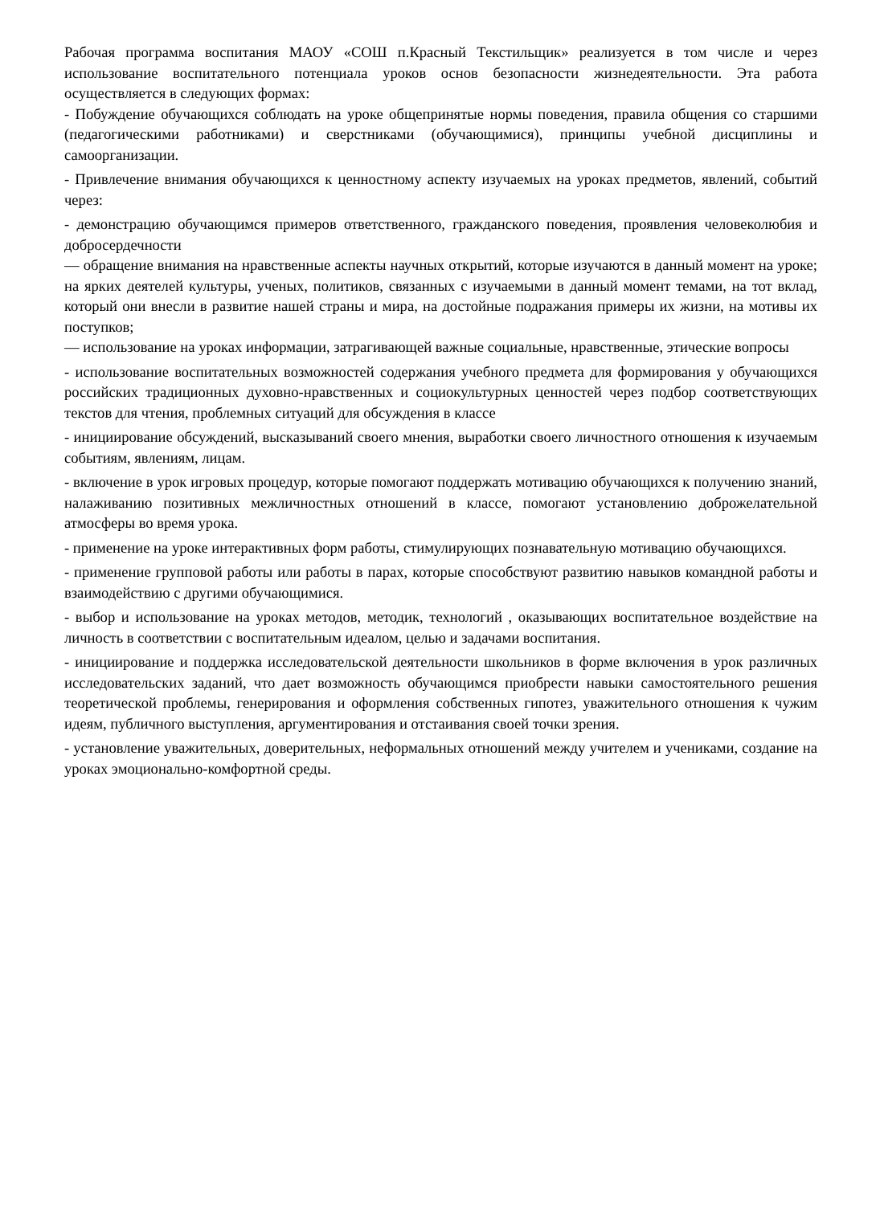Рабочая программа воспитания МАОУ «СОШ п.Красный Текстильщик» реализуется в том числе и через использование воспитательного потенциала уроков основ безопасности жизнедеятельности. Эта работа осуществляется в следующих формах:
- Побуждение обучающихся соблюдать на уроке общепринятые нормы поведения, правила общения со старшими (педагогическими работниками) и сверстниками (обучающимися), принципы учебной дисциплины и самоорганизации.
- Привлечение внимания обучающихся к ценностному аспекту изучаемых на уроках предметов, явлений, событий через:
- демонстрацию обучающимся примеров ответственного, гражданского поведения, проявления человеколюбия и добросердечности
— обращение внимания на нравственные аспекты научных открытий, которые изучаются в данный момент на уроке; на ярких деятелей культуры, ученых, политиков, связанных с изучаемыми в данный момент темами, на тот вклад, который они внесли в развитие нашей страны и мира, на достойные подражания примеры их жизни, на мотивы их поступков;
— использование на уроках информации, затрагивающей важные социальные, нравственные, этические вопросы
- использование воспитательных возможностей содержания учебного предмета для формирования у обучающихся российских традиционных духовно-нравственных и социокультурных ценностей через подбор соответствующих текстов для чтения, проблемных ситуаций для обсуждения в классе
- инициирование обсуждений, высказываний своего мнения, выработки своего личностного отношения к изучаемым событиям, явлениям, лицам.
- включение в урок игровых процедур, которые помогают поддержать мотивацию обучающихся к получению знаний, налаживанию позитивных межличностных отношений в классе, помогают установлению доброжелательной атмосферы во время урока.
- применение на уроке интерактивных форм работы, стимулирующих познавательную мотивацию обучающихся.
- применение групповой работы или работы в парах, которые способствуют развитию навыков командной работы и взаимодействию с другими обучающимися.
- выбор и использование на уроках методов, методик, технологий , оказывающих воспитательное воздействие на личность в соответствии с воспитательным идеалом, целью и задачами воспитания.
- инициирование и поддержка исследовательской деятельности школьников в форме включения в урок различных исследовательских заданий, что дает возможность обучающимся приобрести навыки самостоятельного решения теоретической проблемы, генерирования и оформления собственных гипотез, уважительного отношения к чужим идеям, публичного выступления, аргументирования и отстаивания своей точки зрения.
- установление уважительных, доверительных, неформальных отношений между учителем и учениками, создание на уроках эмоционально-комфортной среды.